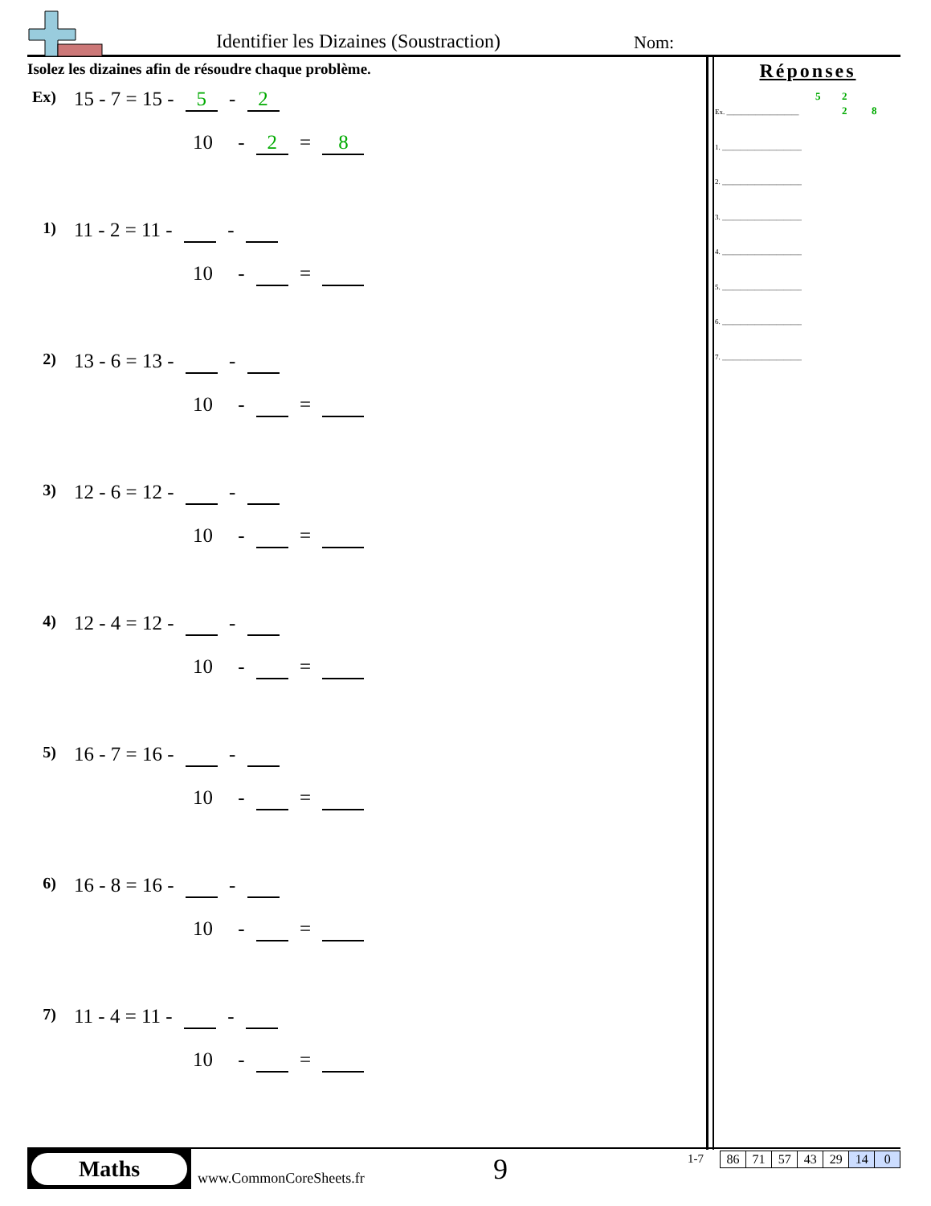Identifier les Dizaines (Soustraction) Nom:
Isolez les dizaines afin de résoudre chaque problème.
Ex) 15 - 7 = 15 - 5 - 2
10 - 2 = 8
1) 11 - 2 = 11 - -
10 - =
2) 13 - 6 = 13 - -
10 - =
3) 12 - 6 = 12 - -
10 - =
4) 12 - 4 = 12 - -
10 - =
5) 16 - 7 = 16 - -
10 - =
6) 16 - 8 = 16 - -
10 - =
7) 11 - 4 = 11 - -
10 - =
Réponses
5 2
Ex. ____________________ 2 8
1. ______________________
2. ______________________
3. ______________________
4. ______________________
5. ______________________
6. ______________________
7. ______________________
Maths
www.CommonCoreSheets.fr 9 1-7
| 86 | 71 | 57 | 43 | 29 | 14 | 0 |